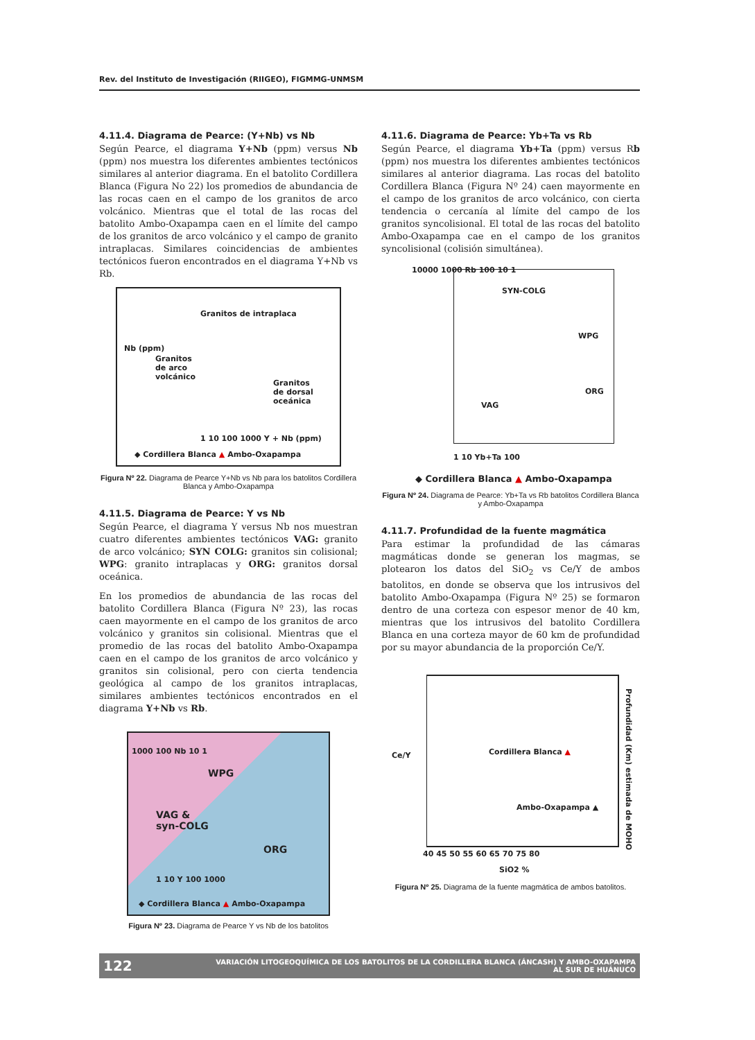Rev. del Instituto de Investigación (RIIGEO), FIGMMG-UNMSM
4.11.4. Diagrama de Pearce: (Y+Nb) vs Nb
Según Pearce, el diagrama Y+Nb (ppm) versus Nb (ppm) nos muestra los diferentes ambientes tectónicos similares al anterior diagrama. En el batolito Cordillera Blanca (Figura No 22) los promedios de abundancia de las rocas caen en el campo de los granitos de arco volcánico. Mientras que el total de las rocas del batolito Ambo-Oxapampa caen en el límite del campo de los granitos de arco volcánico y el campo de granito intraplacas. Similares coincidencias de ambientes tectónicos fueron encontrados en el diagrama Y+Nb vs Rb.
Granitos de intraplaca
Granitos
de arco
volcánico
Granitos
de dorsal
oceánica
Nb (ppm)
1 10 100 1000 Y + Nb (ppm)
◆ Cordillera Blanca ▲ Ambo-Oxapampa
Figura Nº 22. Diagrama de Pearce Y+Nb vs Nb para los batolitos Cordillera Blanca y Ambo-Oxapampa
4.11.5. Diagrama de Pearce: Y vs Nb
Según Pearce, el diagrama Y versus Nb nos muestran cuatro diferentes ambientes tectónicos VAG: granito de arco volcánico; SYN COLG: granitos sin colisional; WPG: granito intraplacas y ORG: granitos dorsal oceánica.
En los promedios de abundancia de las rocas del batolito Cordillera Blanca (Figura Nº 23), las rocas caen mayormente en el campo de los granitos de arco volcánico y granitos sin colisional. Mientras que el promedio de las rocas del batolito Ambo-Oxapampa caen en el campo de los granitos de arco volcánico y granitos sin colisional, pero con cierta tendencia geológica al campo de los granitos intraplacas, similares ambientes tectónicos encontrados en el diagrama Y+Nb vs Rb.
WPG
VAG &
syn-COLG
ORG
1000 100 Nb 10 1
1 10 Y 100 1000
◆ Cordillera Blanca ▲ Ambo-Oxapampa
Figura Nº 23. Diagrama de Pearce Y vs Nb de los batolitos
4.11.6. Diagrama de Pearce: Yb+Ta vs Rb
Según Pearce, el diagrama Yb+Ta (ppm) versus Rb (ppm) nos muestra los diferentes ambientes tectónicos similares al anterior diagrama. Las rocas del batolito Cordillera Blanca (Figura Nº 24) caen mayormente en el campo de los granitos de arco volcánico, con cierta tendencia o cercanía al límite del campo de los granitos syncolisional. El total de las rocas del batolito Ambo-Oxapampa cae en el campo de los granitos syncolisional (colisión simultánea).
10000 1000 Rb 100 10 1
SYN-COLG
WPG
ORG
VAG
1 10 Yb+Ta 100
◆ Cordillera Blanca ▲ Ambo-Oxapampa
Figura Nº 24. Diagrama de Pearce: Yb+Ta vs Rb batolitos Cordillera Blanca y Ambo-Oxapampa
4.11.7. Profundidad de la fuente magmática
Para estimar la profundidad de las cámaras magmáticas donde se generan los magmas, se plotearon los datos del SiO<sub>2</sub> vs Ce/Y de ambos batolitos, en donde se observa que los intrusivos del batolito Ambo-Oxapampa (Figura Nº 25) se formaron dentro de una corteza con espesor menor de 40 km, mientras que los intrusivos del batolito Cordillera Blanca en una corteza mayor de 60 km de profundidad por su mayor abundancia de la proporción Ce/Y.
Ce/Y Cordillera Blanca ▲
Ambo-Oxapampa ▲
Profundidad (Km) estimada de MOHO
40 45 50 55 60 65 70 75 80
SiO2 %
Figura Nº 25. Diagrama de la fuente magmática de ambos batolitos.
122 VARIACIÓN LITOGEOQUÍMICA DE LOS BATOLITOS DE LA CORDILLERA BLANCA (ÁNCASH) Y AMBO-OXAPAMPA
AL SUR DE HUÁNUCO